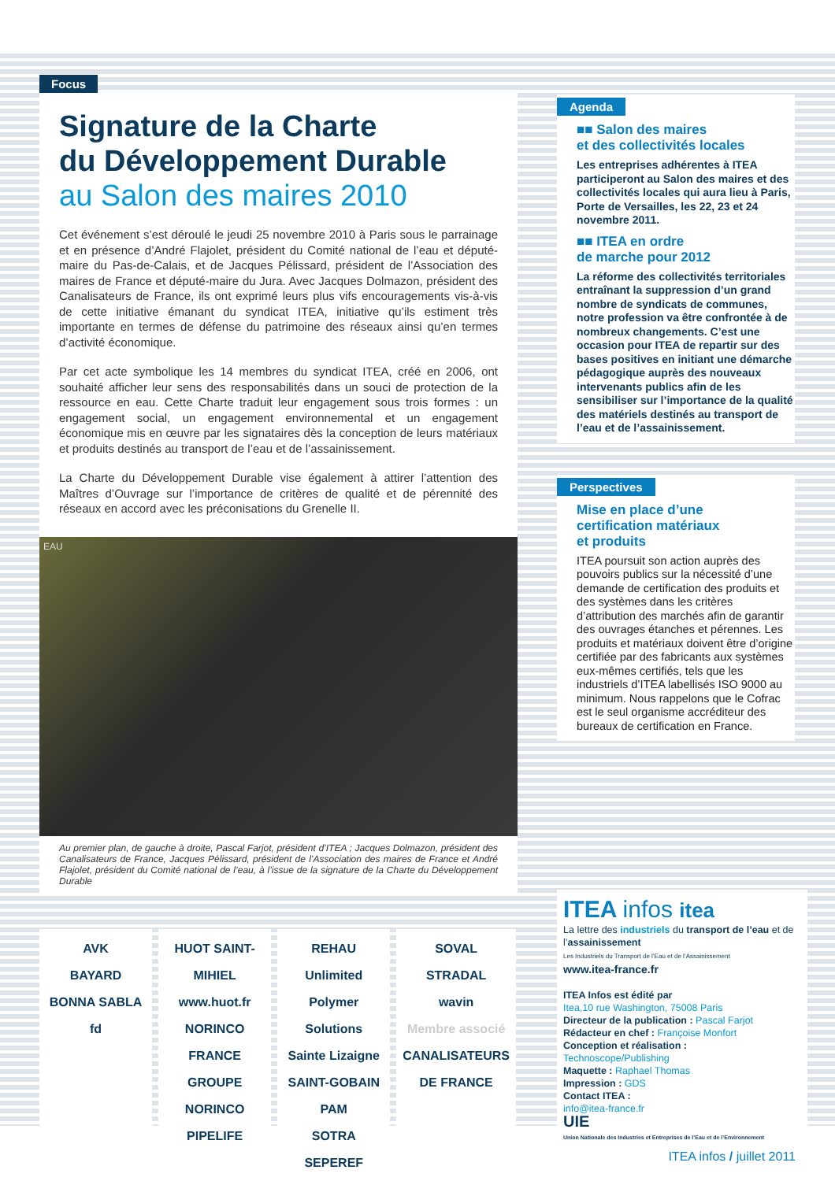Focus
Signature de la Charte
du Développement Durable
au Salon des maires 2010
Cet événement s’est déroulé le jeudi 25 novembre 2010 à Paris sous le parrainage et en présence d’André Flajolet, président du Comité national de l’eau et député-maire du Pas-de-Calais, et de Jacques Pélissard, président de l’Association des maires de France et député-maire du Jura. Avec Jacques Dolmazon, président des Canalisateurs de France, ils ont exprimé leurs plus vifs encouragements vis-à-vis de cette initiative émanant du syndicat ITEA, initiative qu’ils estiment très importante en termes de défense du patrimoine des réseaux ainsi qu’en termes d’activité économique.
Par cet acte symbolique les 14 membres du syndicat ITEA, créé en 2006, ont souhaité afficher leur sens des responsabilités dans un souci de protection de la ressource en eau. Cette Charte traduit leur engagement sous trois formes : un engagement social, un engagement environnemental et un engagement économique mis en œuvre par les signataires dès la conception de leurs matériaux et produits destinés au transport de l’eau et de l’assainissement.
La Charte du Développement Durable vise également à attirer l’attention des Maîtres d’Ouvrage sur l’importance de critères de qualité et de pérennité des réseaux en accord avec les préconisations du Grenelle II.
EAU
Au premier plan, de gauche à droite, Pascal Farjot, président d’ITEA ; Jacques Dolmazon, président des Canalisateurs de France, Jacques Pélissard, président de l’Association des maires de France et André Flajolet, président du Comité national de l’eau, à l’issue de la signature de la Charte du Développement Durable
Agenda
■■ Salon des maires
et des collectivités locales
Les entreprises adhérentes à ITEA participeront au Salon des maires et des collectivités locales qui aura lieu à Paris, Porte de Versailles, les 22, 23 et 24 novembre 2011.
■■ ITEA en ordre
de marche pour 2012
La réforme des collectivités territoriales entraînant la suppression d’un grand nombre de syndicats de communes, notre profession va être confrontée à de nombreux changements. C’est une occasion pour ITEA de repartir sur des bases positives en initiant une démarche pédagogique auprès des nouveaux intervenants publics afin de les sensibiliser sur l’importance de la qualité des matériels destinés au transport de l’eau et de l’assainissement.
Perspectives
Mise en place d’une
certification matériaux
et produits
ITEA poursuit son action auprès des pouvoirs publics sur la nécessité d’une demande de certification des produits et des systèmes dans les critères d’attribution des marchés afin de garantir des ouvrages étanches et pérennes. Les produits et matériaux doivent être d’origine certifiée par des fabricants aux systèmes eux-mêmes certifiés, tels que les industriels d’ITEA labellisés ISO 9000 au minimum. Nous rappelons que le Cofrac est le seul organisme accréditeur des bureaux de certification en France.
AVK
BAYARD
BONNA SABLA
fd
HUOT SAINT-MIHIEL www.huot.fr
NORINCO FRANCE GROUPE NORINCO
PIPELIFE
REHAU Unlimited Polymer Solutions
Sainte Lizaigne
SAINT-GOBAIN PAM
SOTRA SEPEREF
SOVAL
STRADAL
wavin
Membre associé
CANALISATEURS DE FRANCE
ITEA infos itea
La lettre des industriels du transport de l’eau et de l’assainissement
Les Industriels du Transport de l’Eau et de l’Assainissement
www.itea-france.fr
ITEA Infos est édité par
Itea,10 rue Washington, 75008 Paris
Directeur de la publication : Pascal Farjot
Rédacteur en chef : Françoise Monfort
Conception et réalisation :
Technoscope/Publishing
Maquette : Raphael Thomas
Impression : GDS
Contact ITEA :
info@itea-france.fr
UIE
Union Nationale des Industries et Entreprises de l’Eau et de l’Environnement
ITEA infos / juillet 2011